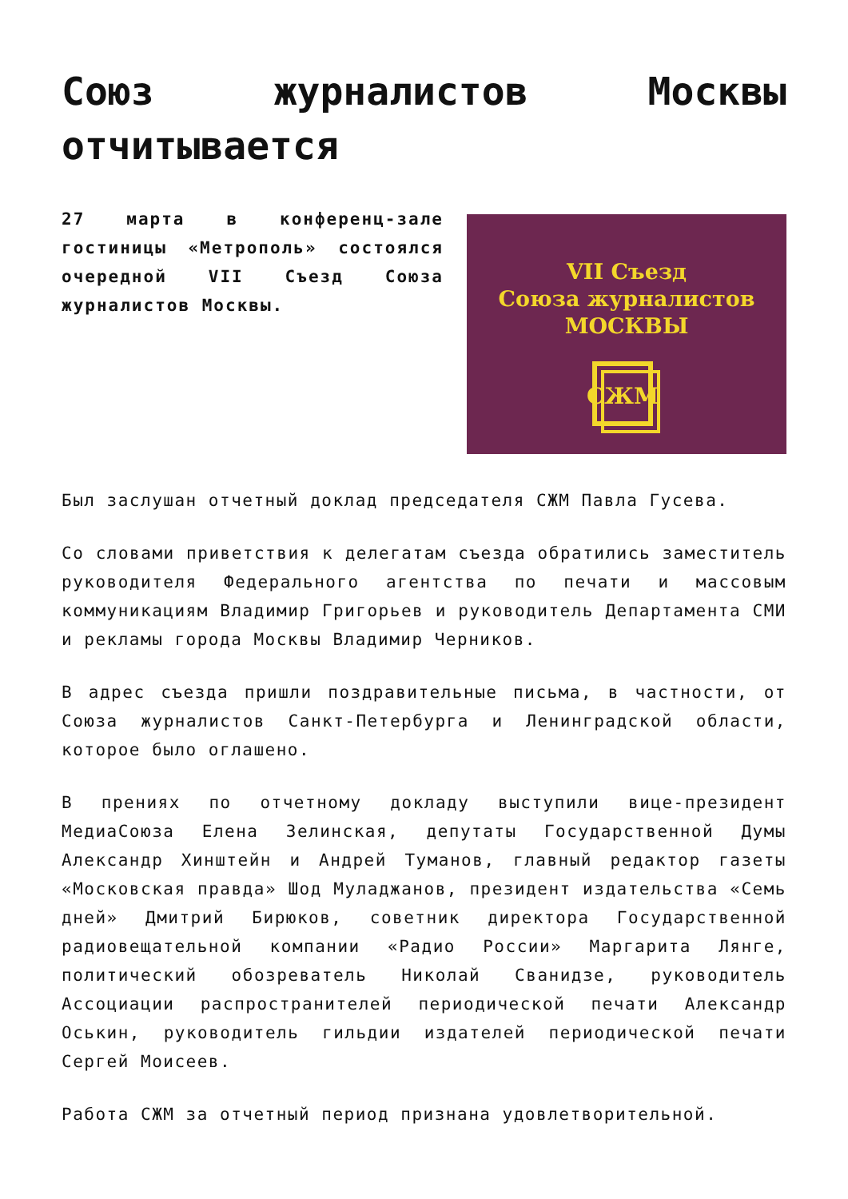Союз журналистов Москвы отчитывается
27 марта в конференц-зале гостиницы «Метрополь» состоялся очередной VII Съезд Союза журналистов Москвы.
VII Съезд
Союза журналистов
МОСКВЫ
СЖМ
Был заслушан отчетный доклад председателя СЖМ Павла Гусева.
Со словами приветствия к делегатам съезда обратились заместитель руководителя Федерального агентства по печати и массовым коммуникациям Владимир Григорьев и руководитель Департамента СМИ и рекламы города Москвы Владимир Черников.
В адрес съезда пришли поздравительные письма, в частности, от Союза журналистов Санкт-Петербурга и Ленинградской области, которое было оглашено.
В прениях по отчетному докладу выступили вице-президент МедиаСоюза Елена Зелинская, депутаты Государственной Думы Александр Хинштейн и Андрей Туманов, главный редактор газеты «Московская правда» Шод Муладжанов, президент издательства «Семь дней» Дмитрий Бирюков, советник директора Государственной радиовещательной компании «Радио России» Маргарита Лянге, политический обозреватель Николай Сванидзе, руководитель Ассоциации распространителей периодической печати Александр Оськин, руководитель гильдии издателей периодической печати Сергей Моисеев.
Работа СЖМ за отчетный период признана удовлетворительной.